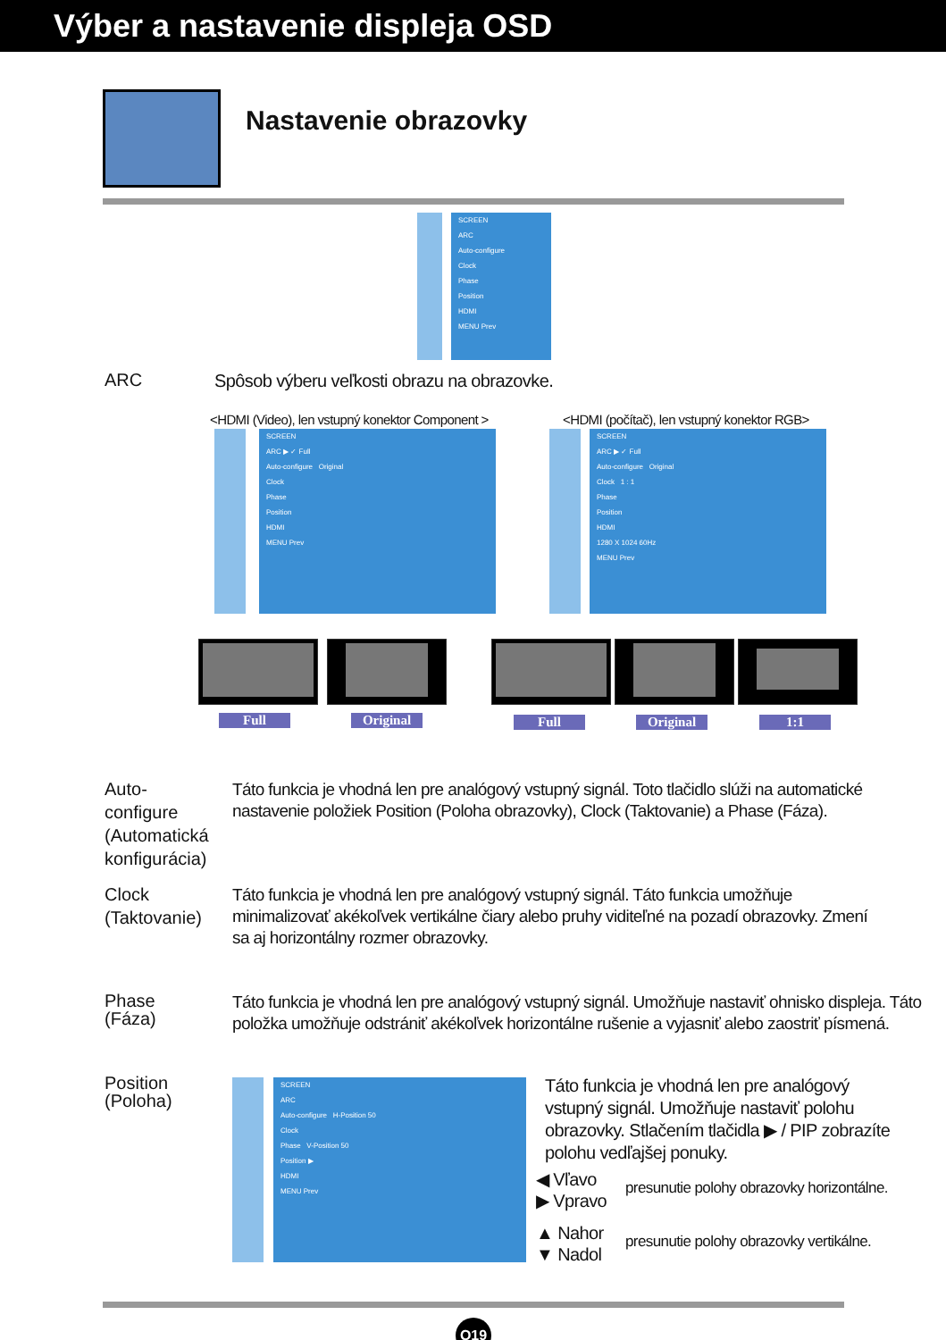Výber a nastavenie displeja OSD
Nastavenie obrazovky
SCREEN
ARC
Auto-configure
Clock
Phase
Position
HDMI
MENU Prev
ARC
Spôsob výberu veľkosti obrazu na obrazovke.
<HDMI (Video), len vstupný konektor Component >
<HDMI (počítač), len vstupný konektor RGB>
SCREEN
ARC ▶ ✓ Full
Auto-configure Original
Clock
Phase
Position
HDMI
MENU Prev
SCREEN
ARC ▶ ✓ Full
Auto-configure Original
Clock 1 : 1
Phase
Position
HDMI
1280 X 1024 60Hz
MENU Prev
Full Original Full Original 1:1
Auto-
configure
(Automatická
konfigurácia)
Táto funkcia je vhodná len pre analógový vstupný signál. Toto tlačidlo slúži na automatické nastavenie položiek Position (Poloha obrazovky), Clock (Taktovanie) a Phase (Fáza).
Clock
(Taktovanie)
Táto funkcia je vhodná len pre analógový vstupný signál. Táto funkcia umožňuje minimalizovať akékoľvek vertikálne čiary alebo pruhy viditeľné na pozadí obrazovky. Zmení sa aj horizontálny rozmer obrazovky.
Phase
(Fáza)
Táto funkcia je vhodná len pre analógový vstupný signál. Umožňuje nastaviť ohnisko displeja. Táto položka umožňuje odstrániť akékoľvek horizontálne rušenie a vyjasniť alebo zaostriť písmená.
Position
(Poloha)
SCREEN
ARC
Auto-configure H-Position 50
Clock
Phase V-Position 50
Position ▶
HDMI
MENU Prev
Táto funkcia je vhodná len pre analógový vstupný signál. Umožňuje nastaviť polohu obrazovky. Stlačením tlačidla ▶ / PIP zobrazíte polohu vedľajšej ponuky.
◀ Vľavo
▶ Vpravo
presunutie polohy obrazovky horizontálne.
▲ Nahor
▼ Nadol
presunutie polohy obrazovky vertikálne.
Q19